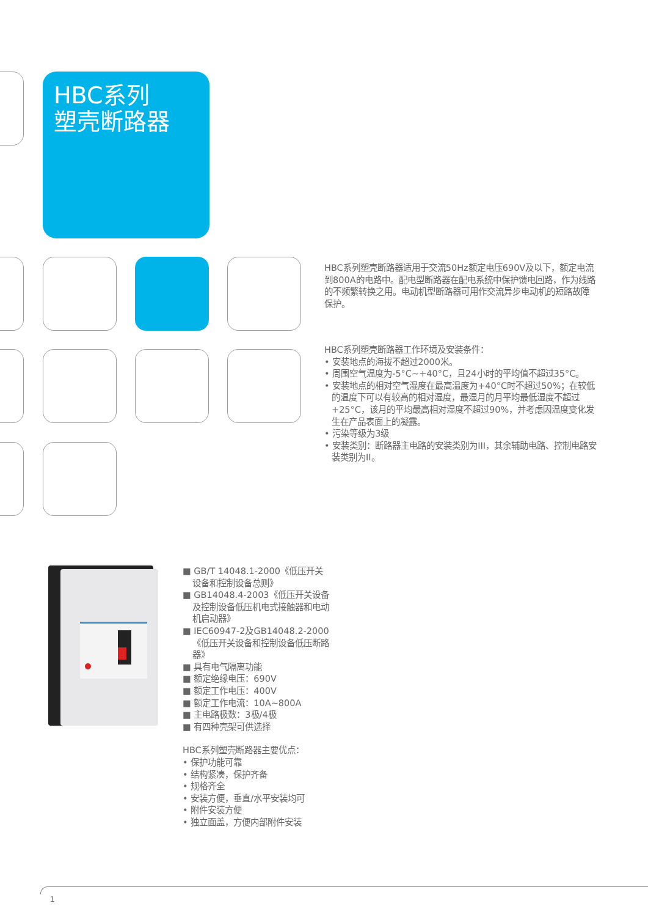HBC系列
塑壳断路器
HBC系列塑壳断路器适用于交流50Hz额定电压690V及以下，额定电流到800A的电路中。配电型断路器在配电系统中保护馈电回路，作为线路的不频繁转换之用。电动机型断路器可用作交流异步电动机的短路故障保护。
HBC系列塑壳断路器工作环境及安装条件：
• 安装地点的海拔不超过2000米。
• 周围空气温度为-5°C~+40°C，且24小时的平均值不超过35°C。
• 安装地点的相对空气湿度在最高温度为+40°C时不超过50%；在较低的温度下可以有较高的相对湿度，最湿月的月平均最低湿度不超过+25°C，该月的平均最高相对湿度不超过90%，并考虑因温度变化发生在产品表面上的凝露。
• 污染等级为3级
• 安装类别：断路器主电路的安装类别为III，其余辅助电路、控制电路安装类别为II。
■ GB/T 14048.1-2000《低压开关设备和控制设备总则》
■ GB14048.4-2003《低压开关设备及控制设备低压机电式接触器和电动机启动器》
■ IEC60947-2及GB14048.2-2000《低压开关设备和控制设备低压断路器》
■ 具有电气隔离功能
■ 额定绝缘电压：690V
■ 额定工作电压：400V
■ 额定工作电流：10A~800A
■ 主电路极数：3极/4极
■ 有四种壳架可供选择
HBC系列塑壳断路器主要优点：
• 保护功能可靠
• 结构紧凑，保护齐备
• 规格齐全
• 安装方便，垂直/水平安装均可
• 附件安装方便
• 独立面盖，方便内部附件安装
1